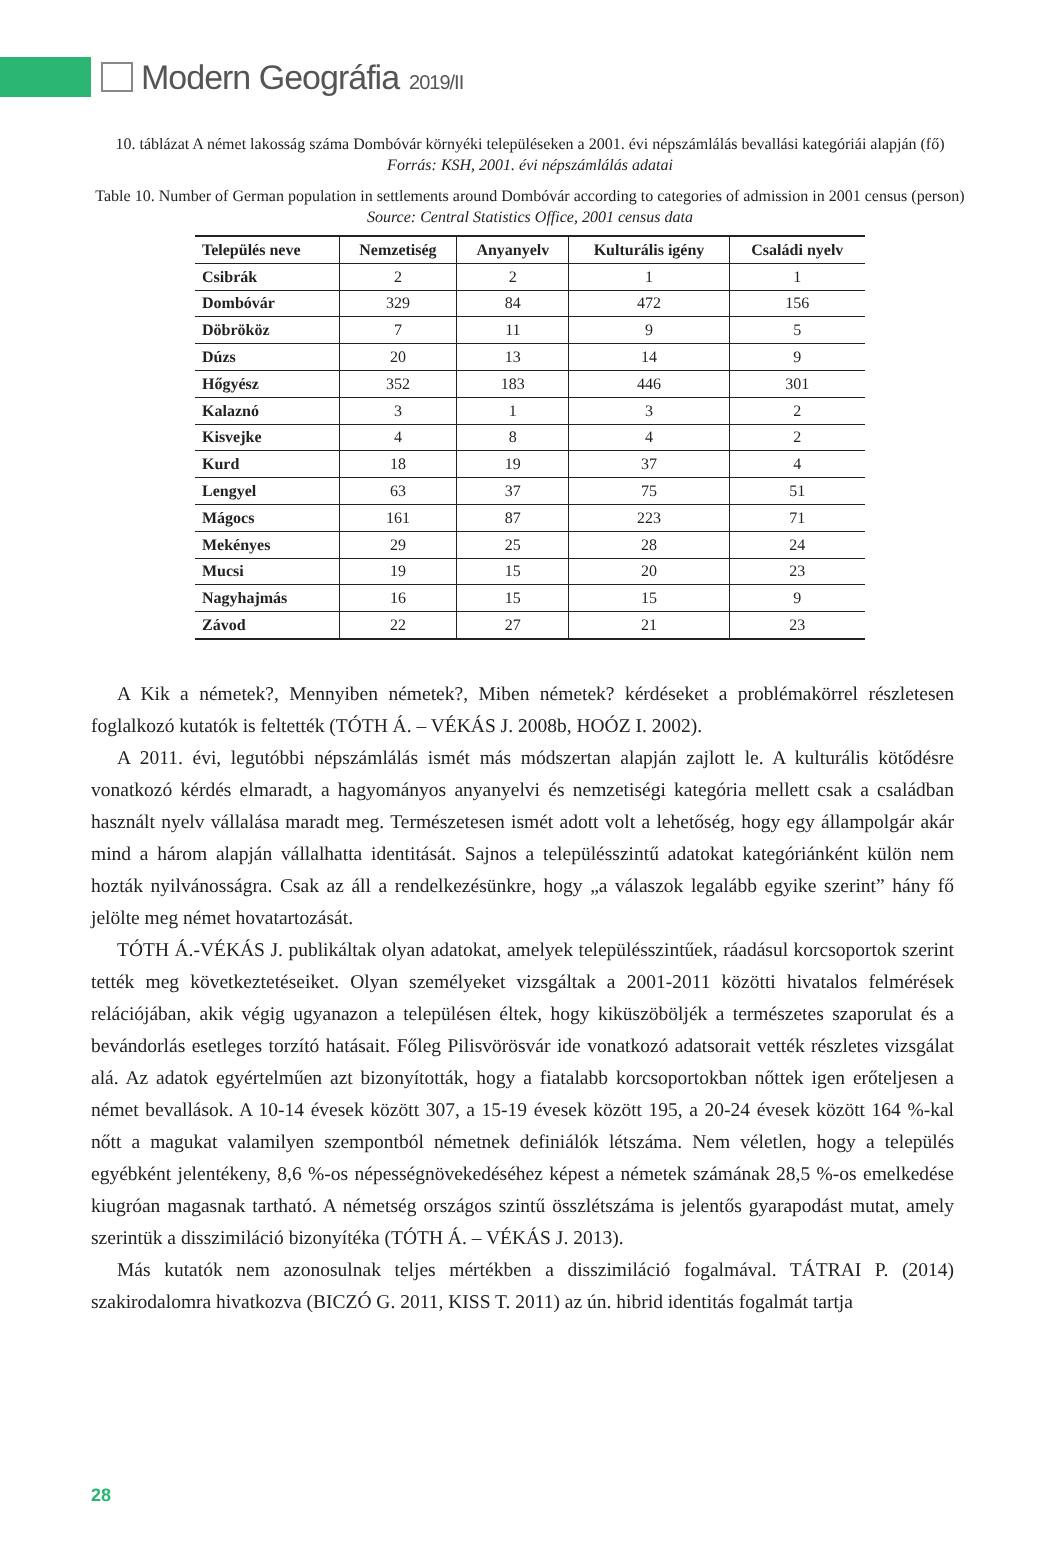Modern Geográfia 2019/II
10. táblázat A német lakosság száma Dombóvár környéki településeken a 2001. évi népszámlálás bevallási kategóriái alapján (fő)
Forrás: KSH, 2001. évi népszámlálás adatai
Table 10. Number of German population in settlements around Dombóvár according to categories of admission in 2001 census (person)
Source: Central Statistics Office, 2001 census data
| Település neve | Nemzetiség | Anyanyelv | Kulturális igény | Családi nyelv |
| --- | --- | --- | --- | --- |
| Csibrák | 2 | 2 | 1 | 1 |
| Dombóvár | 329 | 84 | 472 | 156 |
| Döbrököz | 7 | 11 | 9 | 5 |
| Dúzs | 20 | 13 | 14 | 9 |
| Hőgyész | 352 | 183 | 446 | 301 |
| Kalaznó | 3 | 1 | 3 | 2 |
| Kisvejke | 4 | 8 | 4 | 2 |
| Kurd | 18 | 19 | 37 | 4 |
| Lengyel | 63 | 37 | 75 | 51 |
| Mágocs | 161 | 87 | 223 | 71 |
| Mekényes | 29 | 25 | 28 | 24 |
| Mucsi | 19 | 15 | 20 | 23 |
| Nagyhajmás | 16 | 15 | 15 | 9 |
| Závod | 22 | 27 | 21 | 23 |
A Kik a németek?, Mennyiben németek?, Miben németek? kérdéseket a problémakörrel részletesen foglalkozó kutatók is feltették (TÓTH Á. – VÉKÁS J. 2008b, HOÓZ I. 2002).
A 2011. évi, legutóbbi népszámlálás ismét más módszertan alapján zajlott le. A kulturális kötődésre vonatkozó kérdés elmaradt, a hagyományos anyanyelvi és nemzetiségi kategória mellett csak a családban használt nyelv vállalása maradt meg. Természetesen ismét adott volt a lehetőség, hogy egy állampolgár akár mind a három alapján vállalhatta identitását. Sajnos a településszintű adatokat kategóriánként külön nem hozták nyilvánosságra. Csak az áll a rendelkezésünkre, hogy „a válaszok legalább egyike szerint” hány fő jelölte meg német hovatartozását.
TÓTH Á.-VÉKÁS J. publikáltak olyan adatokat, amelyek településszintűek, ráadásul korcsoportok szerint tették meg következtetéseiket. Olyan személyeket vizsgáltak a 2001-2011 közötti hivatalos felmérések relációjában, akik végig ugyanazon a településen éltek, hogy kiküszöböljék a természetes szaporulat és a bevándorlás esetleges torzító hatásait. Főleg Pilisvörösvár ide vonatkozó adatsorait vették részletes vizsgálat alá. Az adatok egyértelműen azt bizonyították, hogy a fiatalabb korcsoportokban nőttek igen erőteljesen a német bevallások. A 10-14 évesek között 307, a 15-19 évesek között 195, a 20-24 évesek között 164 %-kal nőtt a magukat valamilyen szempontból németnek definiálók létszáma. Nem véletlen, hogy a település egyébként jelentékeny, 8,6 %-os népességnövekedéséhez képest a németek számának 28,5 %-os emelkedése kiugróan magasnak tartható. A németség országos szintű összlétszáma is jelentős gyarapodást mutat, amely szerintük a disszimiláció bizonyítéka (TÓTH Á. – VÉKÁS J. 2013).
Más kutatók nem azonosulnak teljes mértékben a disszimiláció fogalmával. TÁTRAI P. (2014) szakirodalomra hivatkozva (BICZÓ G. 2011, KISS T. 2011) az ún. hibrid identitás fogalmát tartja
28